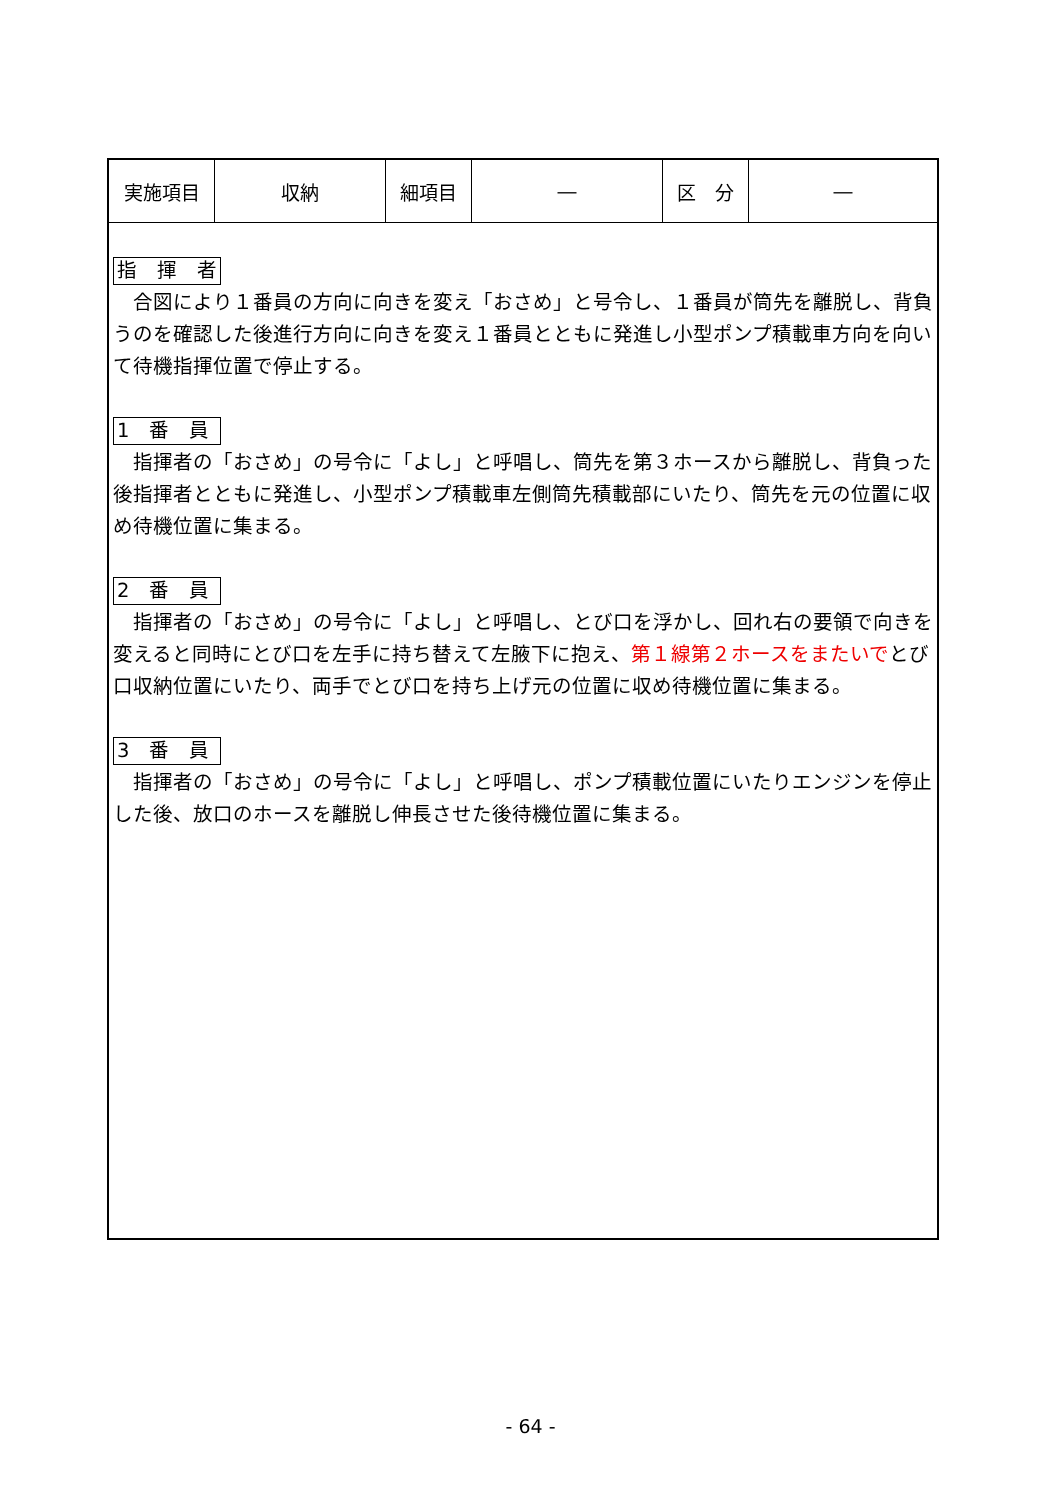| 実施項目 | 収納 | 細項目 | ― | 区 分 | ― |
指　揮　者
　合図により１番員の方向に向きを変え「おさめ」と号令し、１番員が筒先を離脱し、背負うのを確認した後進行方向に向きを変え１番員とともに発進し小型ポンプ積載車方向を向いて待機指揮位置で停止する。
1　番　員
　指揮者の「おさめ」の号令に「よし」と呼唱し、筒先を第３ホースから離脱し、背負った後指揮者とともに発進し、小型ポンプ積載車左側筒先積載部にいたり、筒先を元の位置に収め待機位置に集まる。
2　番　員
　指揮者の「おさめ」の号令に「よし」と呼唱し、とび口を浮かし、回れ右の要領で向きを変えると同時にとび口を左手に持ち替えて左腋下に抱え、第１線第２ホースをまたいでとび口収納位置にいたり、両手でとび口を持ち上げ元の位置に収め待機位置に集まる。
3　番　員
　指揮者の「おさめ」の号令に「よし」と呼唱し、ポンプ積載位置にいたりエンジンを停止した後、放口のホースを離脱し伸長させた後待機位置に集まる。
- 64 -